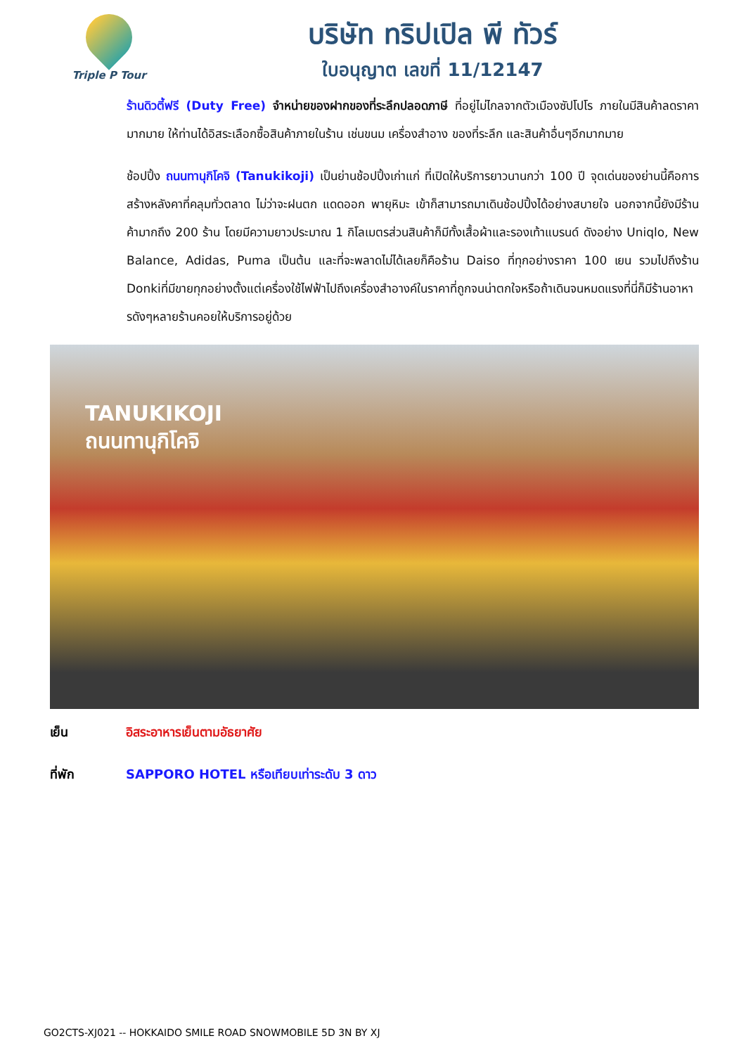Triple P Tour
บริษัท ทริปเปิล พี ทัวร์
ใบอนุญาต เลขที่ 11/12147
ร้านดิวตี้ฟรี (Duty Free) จำหน่ายของฝากของที่ระลึกปลอดภาษี ที่อยู่ไม่ไกลจากตัวเมืองซัปโปโร ภายในมีสินค้าลดราคามากมาย ให้ท่านได้อิสระเลือกซื้อสินค้าภายในร้าน เช่นขนม เครื่องสำอาง ของที่ระลึก และสินค้าอื่นๆอีกมากมาย
ช้อปปิ้ง ถนนทานุกิโคจิ (Tanukikoji) เป็นย่านช้อปปิ้งเก่าแก่ ที่เปิดให้บริการยาวนานกว่า 100 ปี จุดเด่นของย่านนี้คือการสร้างหลังคาที่คลุมทั่วตลาด ไม่ว่าจะฝนตก แดดออก พายุหิมะ เข้าก็สามารถมาเดินช้อปปิ้งได้อย่างสบายใจ นอกจากนี้ยังมีร้านค้ามากถึง 200 ร้าน โดยมีความยาวประมาณ 1 กิโลเมตรส่วนสินค้าก็มีทั้งเสื้อผ้าและรองเท้าแบรนด์ ดังอย่าง Uniqlo, New Balance, Adidas, Puma เป็นต้น และที่จะพลาดไม่ได้เลยก็คือร้าน Daiso ที่ทุกอย่างราคา 100 เยน รวมไปถึงร้าน Donkiที่มีขายทุกอย่างตั้งแต่เครื่องใช้ไฟฟ้าไปถึงเครื่องสำอางค์ในราคาที่ถูกจนน่าตกใจหรือถ้าเดินจนหมดแรงที่นี่ก็มีร้านอาหารดังๆหลายร้านคอยให้บริการอยู่ด้วย
TANUKIKOJI
ถนนทานุกิโคจิ
เย็น อิสระอาหารเย็นตามอัธยาศัย
ที่พัก SAPPORO HOTEL หรือเทียบเท่าระดับ 3 ดาว
GO2CTS-XJ021 -- HOKKAIDO SMILE ROAD SNOWMOBILE 5D 3N BY XJ